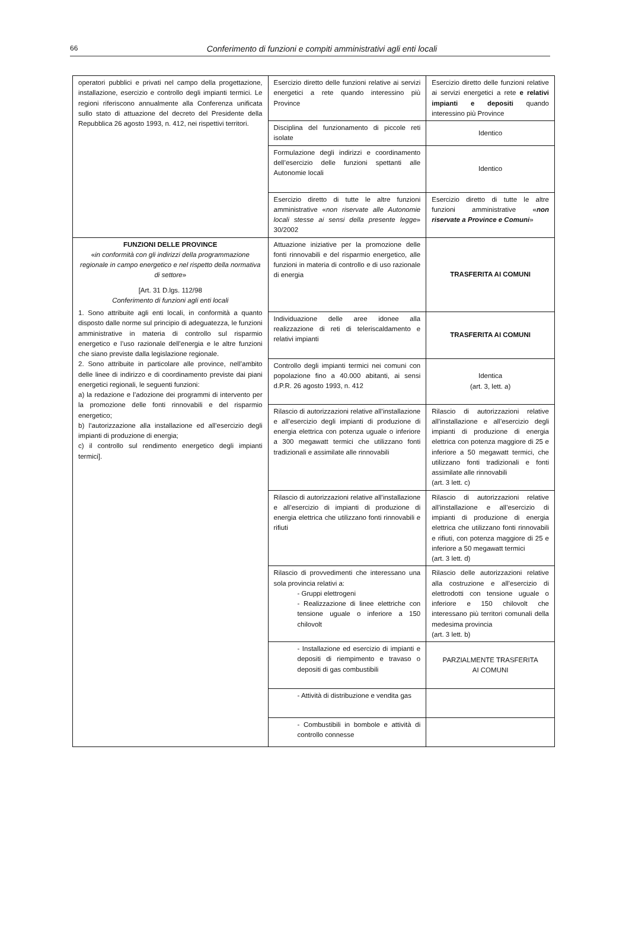66 Conferimento di funzioni e compiti amministrativi agli enti locali
| operatori pubblici e privati nel campo della progettazione, installazione, esercizio e controllo degli impianti termici. Le regioni riferiscono annualmente alla Conferenza unificata sullo stato di attuazione del decreto del Presidente della Repubblica 26 agosto 1993, n. 412, nei rispettivi territori. | Esercizio diretto delle funzioni relative ai servizi energetici a rete quando interessino più Province | Esercizio diretto delle funzioni relative ai servizi energetici a rete e relativi impianti e depositi quando interessino più Province |
| | Disciplina del funzionamento di piccole reti isolate | Identico |
| | Formulazione degli indirizzi e coordinamento dell’esercizio delle funzioni spettanti alle Autonomie locali | Identico |
| | Esercizio diretto di tutte le altre funzioni amministrative « non riservate alle Autonomie locali stesse ai sensi della presente legge » 30/2002 | Esercizio diretto di tutte le altre funzioni amministrative « non riservate a Province e Comuni » |
| FUNZIONI DELLE PROVINCE « in conformità con gli indirizzi della programmazione regionale in campo energetico e nel rispetto della normativa di settore » [Art. 31 D.lgs. 112/98 Conferimento di funzioni agli enti locali 1. Sono attribuite agli enti locali, in conformità a quanto disposto dalle norme sul principio di adeguatezza, le funzioni amministrative in materia di controllo sul risparmio energetico e l’uso razionale dell’energia e le altre funzioni che siano previste dalla legislazione regionale. 2. Sono attribuite in particolare alle province, nell’ambito delle linee di indirizzo e di coordinamento previste dai piani energetici regionali, le seguenti funzioni: a) la redazione e l’adozione dei programmi di intervento per la promozione delle fonti rinnovabili e del risparmio energetico; b) l’autorizzazione alla installazione ed all’esercizio degli impianti di produzione di energia; c) il controllo sul rendimento energetico degli impianti termici]. | Attuazione iniziative per la promozione delle fonti rinnovabili e del risparmio energetico, alle funzioni in materia di controllo e di uso razionale di energia | TRASFERITA AI COMUNI |
| | Individuazione delle aree idonee alla realizzazione di reti di teleriscaldamento e relativi impianti | TRASFERITA AI COMUNI |
| | Controllo degli impianti termici nei comuni con popolazione fino a 40.000 abitanti, ai sensi d.P.R. 26 agosto 1993, n. 412 | Identica (art. 3, lett. a) |
| | Rilascio di autorizzazioni relative all’installazione e all’esercizio degli impianti di produzione di energia elettrica con potenza uguale o inferiore a 300 megawatt termici che utilizzano fonti tradizionali e assimilate alle rinnovabili | Rilascio di autorizzazioni relative all’installazione e all’esercizio degli impianti di produzione di energia elettrica con potenza maggiore di 25 e inferiore a 50 megawatt termici, che utilizzano fonti tradizionali e fonti assimilate alle rinnovabili (art. 3 lett. c) |
| | Rilascio di autorizzazioni relative all’installazione e all’esercizio di impianti di produzione di energia elettrica che utilizzano fonti rinnovabili e rifiuti | Rilascio di autorizzazioni relative all’installazione e all’esercizio di impianti di produzione di energia elettrica che utilizzano fonti rinnovabili e rifiuti, con potenza maggiore di 25 e inferiore a 50 megawatt termici (art. 3 lett. d) |
| | Rilascio di provvedimenti che interessano una sola provincia relativi a: - Gruppi elettrogeni - Realizzazione di linee elettriche con tensione uguale o inferiore a 150 chilovolt | Rilascio delle autorizzazioni relative alla costruzione e all’esercizio di elettrodotti con tensione uguale o inferiore e 150 chilovolt che interessano più territori comunali della medesima provincia (art. 3 lett. b) |
| | - Installazione ed esercizio di impianti e depositi di riempimento e travaso o depositi di gas combustibili | PARZIALMENTE TRASFERITA AI COMUNI |
| | - Attività di distribuzione e vendita gas | |
| | - Combustibili in bombole e attività di controllo connesse | |